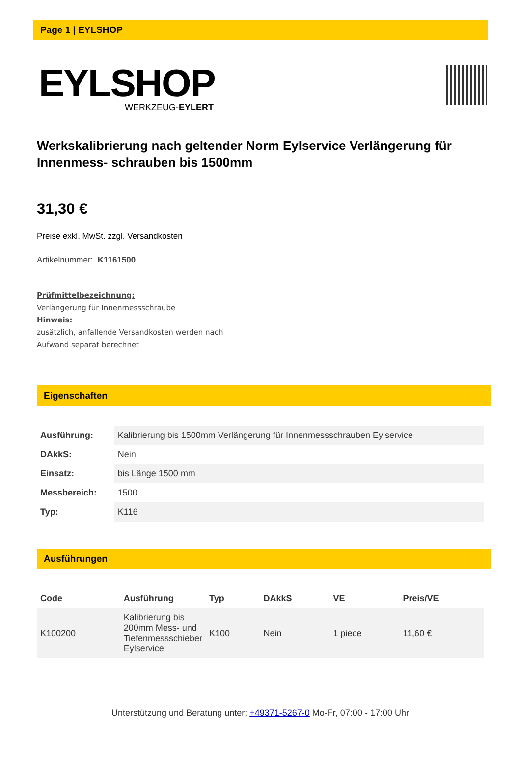Page 1 | EYLSHOP
EYLSHOP
WERKZEUG-EYLERT
Werkskalibrierung nach geltender Norm Eylservice Verlängerung für Innenmess- schrauben bis 1500mm
31,30 €
Preise exkl. MwSt. zzgl. Versandkosten
Artikelnummer: K1161500
Prüfmittelbezeichnung:
Verlängerung für Innenmessschraube
Hinweis:
zusätzlich, anfallende Versandkosten werden nach
Aufwand separat berechnet
Eigenschaften
| Ausführung: | Kalibrierung bis 1500mm Verlängerung für Innenmessschrauben Eylservice |
| DAkkS: | Nein |
| Einsatz: | bis Länge 1500 mm |
| Messbereich: | 1500 |
| Typ: | K116 |
Ausführungen
| Code | Ausführung | Typ | DAkkS | VE | Preis/VE |
| --- | --- | --- | --- | --- | --- |
| K100200 | Kalibrierung bis 200mm Mess- und Tiefenmessschieber Eylservice | K100 | Nein | 1 piece | 11,60 € |
Unterstützung und Beratung unter: +49371-5267-0 Mo-Fr, 07:00 - 17:00 Uhr